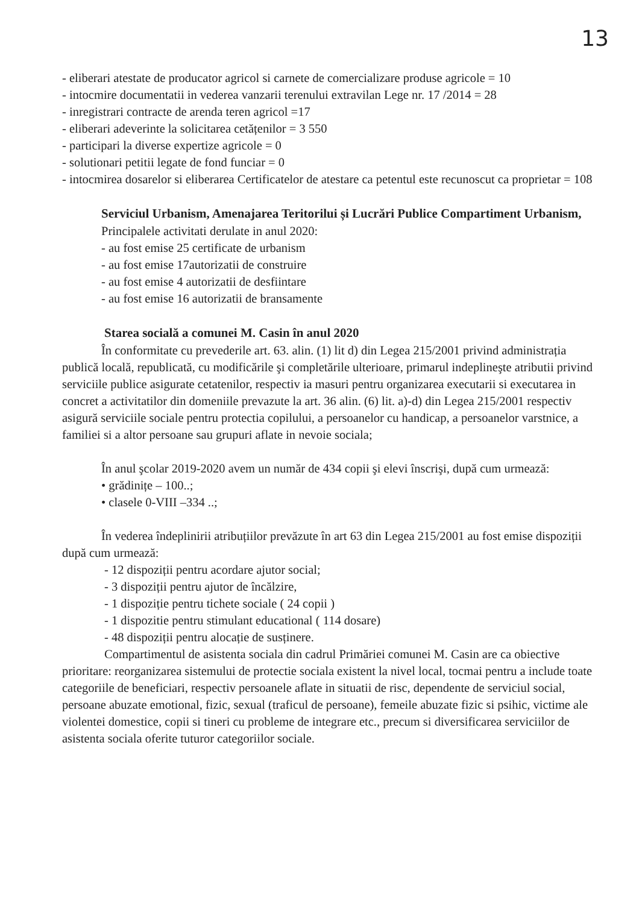13
- eliberari atestate de producator agricol si carnete de comercializare produse agricole = 10
- intocmire documentatii in vederea vanzarii terenului extravilan Lege nr. 17 /2014 = 28
- inregistrari contracte de arenda teren agricol =17
- eliberari adeverinte la solicitarea cetățenilor = 3 550
- participari la diverse expertize agricole = 0
- solutionari petitii legate de fond funciar = 0
- intocmirea dosarelor si eliberarea Certificatelor de atestare ca petentul este recunoscut ca proprietar = 108
Serviciul Urbanism, Amenajarea Teritorilui și Lucrări Publice Compartiment Urbanism,
Principalele activitati derulate in anul 2020:
- au fost emise 25 certificate de urbanism
- au fost emise 17autorizatii de construire
- au fost emise 4 autorizatii de desfiintare
- au fost emise 16 autorizatii de bransamente
Starea socială a comunei M. Casin în anul 2020
În conformitate cu prevederile art. 63. alin. (1) lit d) din Legea 215/2001 privind administrația publică locală, republicată, cu modificările şi completările ulterioare, primarul indeplineşte atributii privind serviciile publice asigurate cetatenilor, respectiv ia masuri pentru organizarea executarii si executarea in concret a activitatilor din domeniile prevazute la art. 36 alin. (6) lit. a)-d) din Legea 215/2001 respectiv asigură serviciile sociale pentru protectia copilului, a persoanelor cu handicap, a persoanelor varstnice, a familiei si a altor persoane sau grupuri aflate in nevoie sociala;
În anul şcolar 2019-2020 avem un număr de 434 copii şi elevi înscrişi, după cum urmează:
• grădinițe – 100..;
• clasele 0-VIII –334 ..;
În vederea îndeplinirii atribuțiilor prevăzute în art 63 din Legea 215/2001 au fost emise dispoziții după cum urmează:
- 12 dispoziții pentru acordare ajutor social;
- 3 dispoziții pentru ajutor de încălzire,
- 1 dispoziție pentru tichete sociale ( 24 copii )
- 1 dispozitie pentru stimulant educational ( 114 dosare)
- 48 dispoziții pentru alocație de susținere.
Compartimentul de asistenta sociala din cadrul Primăriei comunei M. Casin are ca obiective prioritare: reorganizarea sistemului de protectie sociala existent la nivel local, tocmai pentru a include toate categoriile de beneficiari, respectiv persoanele aflate in situatii de risc, dependente de serviciul social, persoane abuzate emotional, fizic, sexual (traficul de persoane), femeile abuzate fizic si psihic, victime ale violentei domestice, copii si tineri cu probleme de integrare etc., precum si diversificarea serviciilor de asistenta sociala oferite tuturor categoriilor sociale.